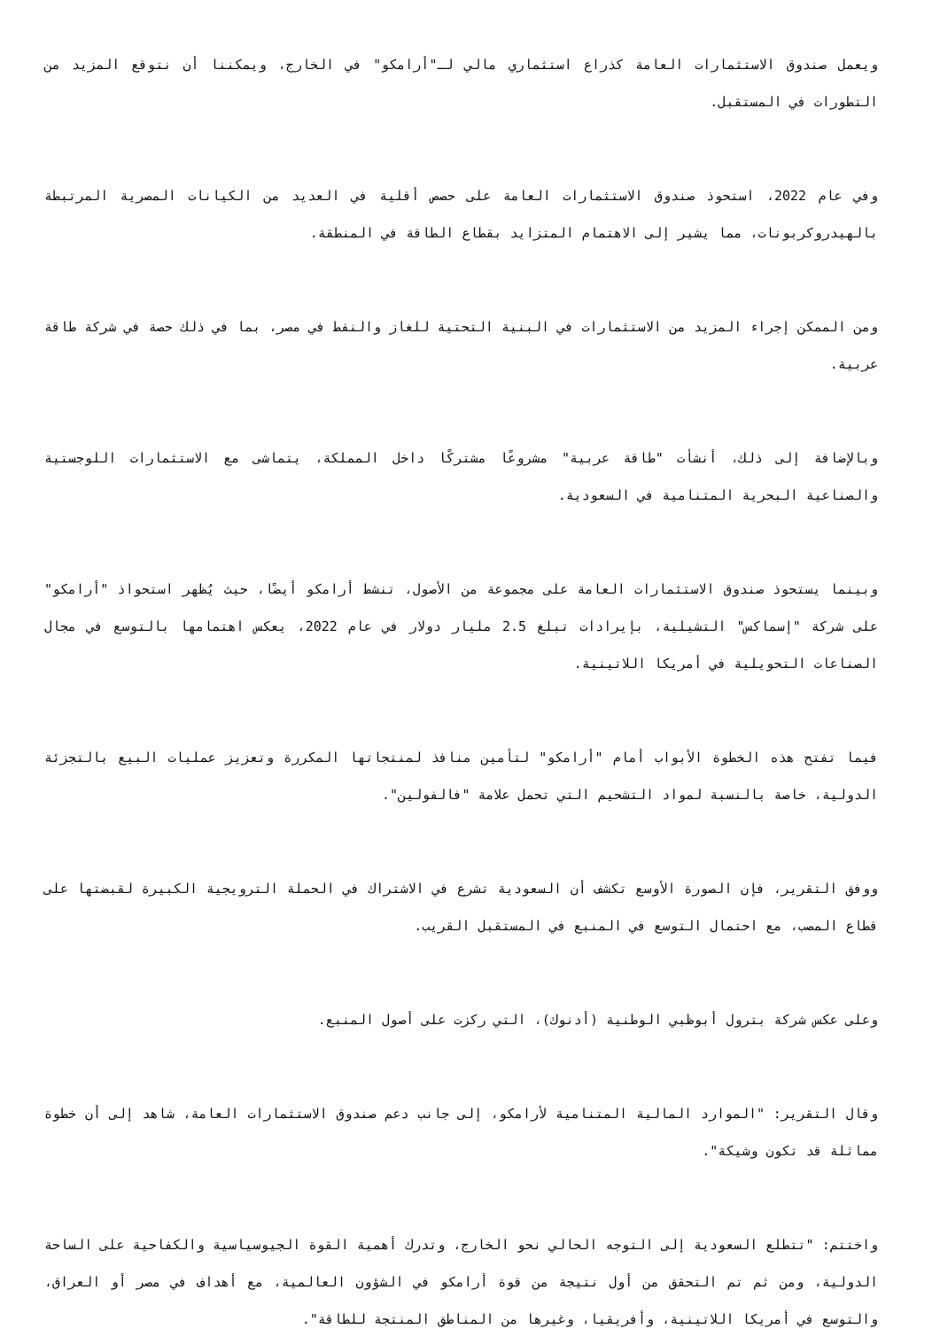ويعمل صندوق الاستثمارات العامة كذراع استثماري مالي لـ"أرامكو" في الخارج، ويمكننا أن نتوقع المزيد من التطورات في المستقبل.
وفي عام 2022، استحوذ صندوق الاستثمارات العامة على حصص أقلية في العديد من الكيانات المصرية المرتبطة بالهيدروكربونات، مما يشير إلى الاهتمام المتزايد بقطاع الطاقة في المنطقة.
ومن الممكن إجراء المزيد من الاستثمارات في البنية التحتية للغاز والنفط في مصر، بما في ذلك حصة في شركة طاقة عربية.
وبالإضافة إلى ذلك، أنشأت "طاقة عربية" مشروعًا مشتركًا داخل المملكة، يتماشى مع الاستثمارات اللوجستية والصناعية البحرية المتنامية في السعودية.
وبينما يستحوذ صندوق الاستثمارات العامة على مجموعة من الأصول، تنشط أرامكو أيضًا، حيث يُظهر استحواذ "أرامكو" على شركة "إسماكس" التشيلية، بإيرادات تبلغ 2.5 مليار دولار في عام 2022، يعكس اهتمامها بالتوسع في مجال الصناعات التحويلية في أمريكا اللاتينية.
فيما تفتح هذه الخطوة الأبواب أمام "أرامكو" لتأمين منافذ لمنتجاتها المكررة وتعزيز عمليات البيع بالتجزئة الدولية، خاصة بالنسبة لمواد التشحيم التي تحمل علامة "فالفولين".
ووفق التقرير، فإن الصورة الأوسع تكشف أن السعودية تشرع في الاشتراك في الحملة الترويجية الكبيرة لقبضتها على قطاع المصب، مع احتمال التوسع في المنبع في المستقبل القريب.
وعلى عكس شركة بترول أبوظبي الوطنية (أدنوك)، التي ركزت على أصول المنبع.
وقال التقرير: "الموارد المالية المتنامية لأرامكو، إلى جانب دعم صندوق الاستثمارات العامة، شاهد إلى أن خطوة مماثلة قد تكون وشيكة".
واختتم: "تتطلع السعودية إلى التوجه الحالي نحو الخارج، وتدرك أهمية القوة الجيوسياسية والكفاحية على الساحة الدولية، ومن ثم تم التحقق من أول نتيجة من قوة أرامكو في الشؤون العالمية، مع أهداف في مصر أو العراق، والتوسع في أمريكا اللاتينية، وأفريقيا، وغيرها من المناطق المنتجة للطاقة".